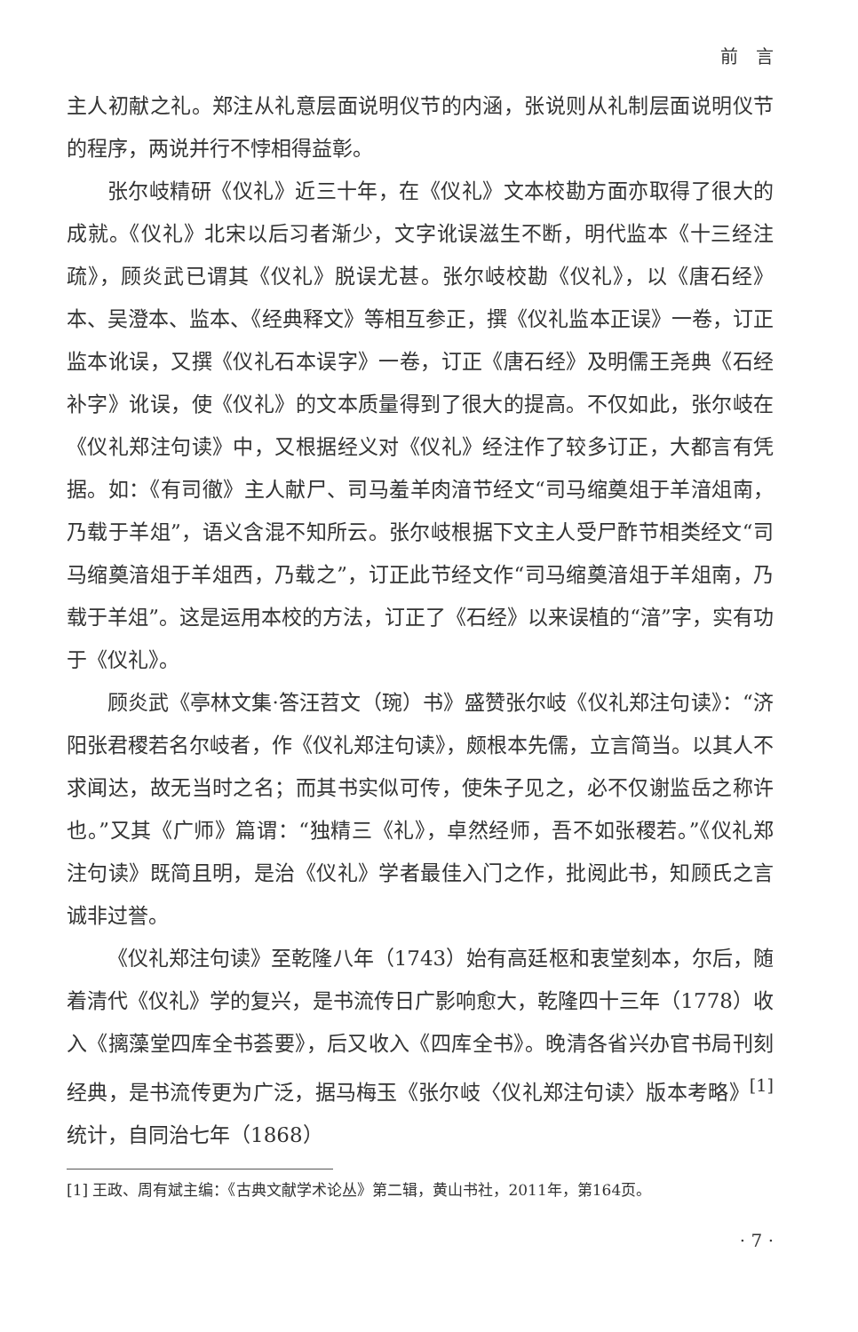前　言
主人初献之礼。郑注从礼意层面说明仪节的内涵，张说则从礼制层面说明仪节的程序，两说并行不悖相得益彰。
张尔岐精研《仪礼》近三十年，在《仪礼》文本校勘方面亦取得了很大的成就。《仪礼》北宋以后习者渐少，文字讹误滋生不断，明代监本《十三经注疏》，顾炎武已谓其《仪礼》脱误尤甚。张尔岐校勘《仪礼》，以《唐石经》本、吴澄本、监本、《经典释文》等相互参正，撰《仪礼监本正误》一卷，订正监本讹误，又撰《仪礼石本误字》一卷，订正《唐石经》及明儒王尧典《石经补字》讹误，使《仪礼》的文本质量得到了很大的提高。不仅如此，张尔岐在《仪礼郑注句读》中，又根据经义对《仪礼》经注作了较多订正，大都言有凭据。如：《有司徹》主人献尸、司马羞羊肉湆节经文“司马缩奠俎于羊湆俎南，乃载于羊俎”，语义含混不知所云。张尔岐根据下文主人受尸酢节相类经文“司马缩奠湆俎于羊俎西，乃载之”，订正此节经文作“司马缩奠湆俎于羊俎南，乃载于羊俎”。这是运用本校的方法，订正了《石经》以来误植的“湆”字，实有功于《仪礼》。
顾炎武《亭林文集·答汪苕文（琬）书》盛赞张尔岐《仪礼郑注句读》：“济阳张君稷若名尔岐者，作《仪礼郑注句读》，颇根本先儒，立言简当。以其人不求闻达，故无当时之名；而其书实似可传，使朱子见之，必不仅谢监岳之称许也。”又其《广师》篇谓：“独精三《礼》，卓然经师，吾不如张稷若。”《仪礼郑注句读》既简且明，是治《仪礼》学者最佳入门之作，批阅此书，知顾氏之言诚非过誉。
《仪礼郑注句读》至乾隆八年（1743）始有高廷枢和衷堂刻本，尔后，随着清代《仪礼》学的复兴，是书流传日广影响愈大，乾隆四十三年（1778）收入《摛藻堂四库全书荟要》，后又收入《四库全书》。晚清各省兴办官书局刊刻经典，是书流传更为广泛，据马梅玉《张尔岐〈仪礼郑注句读〉版本考略》<sup>[1]</sup>统计，自同治七年（1868）
[1] 王政、周有斌主编：《古典文献学术论丛》第二辑，黄山书社，2011年，第164页。
· 7 ·